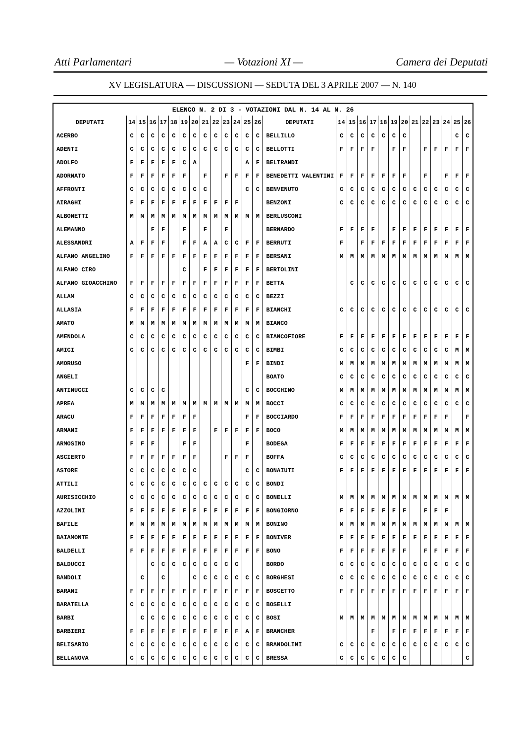Atti Parlamentari — Votazioni XI — Camera dei Deputati
XV LEGISLATURA — DISCUSSIONI — SEDUTA DEL 3 APRILE 2007 — N. 140
| ELENCO N. 2 DI 3 - VOTAZIONI DAL N. 14 AL N. 26 | | | | | | | | | | | | | | | | | | | | | | | | | | | |
| --- | --- | --- | --- | --- | --- | --- | --- | --- | --- | --- | --- | --- | --- | --- | --- | --- | --- | --- | --- | --- | --- | --- | --- | --- | --- | --- | --- |
| DEPUTATI | 14 | 15 | 16 | 17 | 18 | 19 | 20 | 21 | 22 | 23 | 24 | 25 | 26 | DEPUTATI | 14 | 15 | 16 | 17 | 18 | 19 | 20 | 21 | 22 | 23 | 24 | 25 | 26 |
| ACERBO | C | C | C | C | C | C | C | C | C | C | C | C | C | BELLILLO | C | C | C | C | C | C | C | | | | | C | C |
| ADENTI | C | C | C | C | C | C | C | C | C | C | C | C | C | BELLOTTI | F | F | F | F | | F | F | | F | F | F | F | F |
| ADOLFO | F | F | F | F | F | C | A | | | | | A | F | BELTRANDI | | | | | | | | | | | | | |
| ADORNATO | F | F | F | F | F | F | | F | | F | F | F | F | BENEDETTI VALENTINI | F | F | F | F | F | F | F | | F | | F | F | F |
| AFFRONTI | C | C | C | C | C | C | C | C | | | | C | C | BENVENUTO | C | C | C | C | C | C | C | C | C | C | C | C | C |
| AIRAGHI | F | F | F | F | F | F | F | F | F | F | F | | | BENZONI | C | C | C | C | C | C | C | C | C | C | C | C | C |
| ALBONETTI | M | M | M | M | M | M | M | M | M | M | M | M | M | BERLUSCONI | | | | | | | | | | | | | |
| ALEMANNO | | | F | F | | F | | F | | F | | | | BERNARDO | F | F | F | F | | F | F | F | F | F | F | F | F |
| ALESSANDRI | A | F | F | F | | F | F | A | A | C | C | F | F | BERRUTI | F | | F | F | F | F | F | F | F | F | F | F | F |
| ALFANO ANGELINO | F | F | F | F | F | F | F | F | F | F | F | F | F | BERSANI | M | M | M | M | M | M | M | M | M | M | M | M | M |
| ALFANO CIRO | | | | | | C | | F | F | F | F | F | F | BERTOLINI | | | | | | | | | | | | | |
| ALFANO GIOACCHINO | F | F | F | F | F | F | F | F | F | F | F | F | F | BETTA | | C | C | C | C | C | C | C | C | C | C | C | C |
| ALLAM | C | C | C | C | C | C | C | C | C | C | C | C | C | BEZZI | | | | | | | | | | | | | |
| ALLASIA | F | F | F | F | F | F | F | F | F | F | F | F | F | BIANCHI | C | C | C | C | C | C | C | C | C | C | C | C | C |
| AMATO | M | M | M | M | M | M | M | M | M | M | M | M | M | BIANCO | | | | | | | | | | | | | |
| AMENDOLA | C | C | C | C | C | C | C | C | C | C | C | C | C | BIANCOFIORE | F | F | F | F | F | F | F | F | F | F | F | F | F |
| AMICI | C | C | C | C | C | C | C | C | C | C | C | C | C | BIMBI | C | C | C | C | C | C | C | C | C | C | C | M | M |
| AMORUSO | | | | | | | | | | | | F | F | BINDI | M | M | M | M | M | M | M | M | M | M | M | M | M |
| ANGELI | | | | | | | | | | | | | | BOATO | C | C | C | C | C | C | C | C | C | C | C | C | C |
| ANTINUCCI | C | C | C | C | | | | | | | | C | C | BOCCHINO | M | M | M | M | M | M | M | M | M | M | M | M | M |
| APREA | M | M | M | M | M | M | M | M | M | M | M | M | M | BOCCI | C | C | C | C | C | C | C | C | C | C | C | C | C |
| ARACU | F | F | F | F | F | F | F | | | | | F | F | BOCCIARDO | F | F | F | F | F | F | F | F | F | F | F | | F |
| ARMANI | F | F | F | F | F | F | F | | F | F | F | F | F | BOCO | M | M | M | M | M | M | M | M | M | M | M | M | M |
| ARMOSINO | F | F | F | | | F | F | | | | | F | | BODEGA | F | F | F | F | F | F | F | F | F | F | F | F | F |
| ASCIERTO | F | F | F | F | F | F | F | | | F | F | F | | BOFFA | C | C | C | C | C | C | C | C | C | C | C | C | C |
| ASTORE | C | C | C | C | C | C | C | | | | | C | C | BONAIUTI | F | F | F | F | F | F | F | F | F | F | F | F | F |
| ATTILI | C | C | C | C | C | C | C | C | C | C | C | C | C | BONDI | | | | | | | | | | | | | |
| AURISICCHIO | C | C | C | C | C | C | C | C | C | C | C | C | C | BONELLI | M | M | M | M | M | M | M | M | M | M | M | M | M |
| AZZOLINI | F | F | F | F | F | F | F | F | F | F | F | F | F | BONGIORNO | F | F | F | F | F | F | F | | F | F | F | | |
| BAFILE | M | M | M | M | M | M | M | M | M | M | M | M | M | BONINO | M | M | M | M | M | M | M | M | M | M | M | M | M |
| BAIAMONTE | F | F | F | F | F | F | F | F | F | F | F | F | F | BONIVER | F | F | F | F | F | F | F | F | F | F | F | F | F |
| BALDELLI | F | F | F | F | F | F | F | F | F | F | F | F | F | BONO | F | F | F | F | F | F | F | | F | F | F | F | F |
| BALDUCCI | | | C | C | C | C | C | C | C | C | C | | | BORDO | C | C | C | C | C | C | C | C | C | C | C | C | C |
| BANDOLI | | C | | C | | | C | C | C | C | C | C | C | BORGHESI | C | C | C | C | C | C | C | C | C | C | C | C | C |
| BARANI | F | F | F | F | F | F | F | F | F | F | F | F | F | BOSCETTO | F | F | F | F | F | F | F | F | F | F | F | F | F |
| BARATELLA | C | C | C | C | C | C | C | C | C | C | C | C | C | BOSELLI | | | | | | | | | | | | | |
| BARBI | | C | C | C | C | C | C | C | C | C | C | C | C | BOSI | M | M | M | M | M | M | M | M | M | M | M | M | M |
| BARBIERI | F | F | F | F | F | F | F | F | F | F | F | A | F | BRANCHER | | | | F | | F | F | F | F | F | F | F | F |
| BELISARIO | C | C | C | C | C | C | C | C | C | C | C | C | C | BRANDOLINI | C | C | C | C | C | C | C | C | C | C | C | C | C |
| BELLANOVA | C | C | C | C | C | C | C | C | C | C | C | C | C | BRESSA | C | C | C | C | C | C | C | | | | | | C |